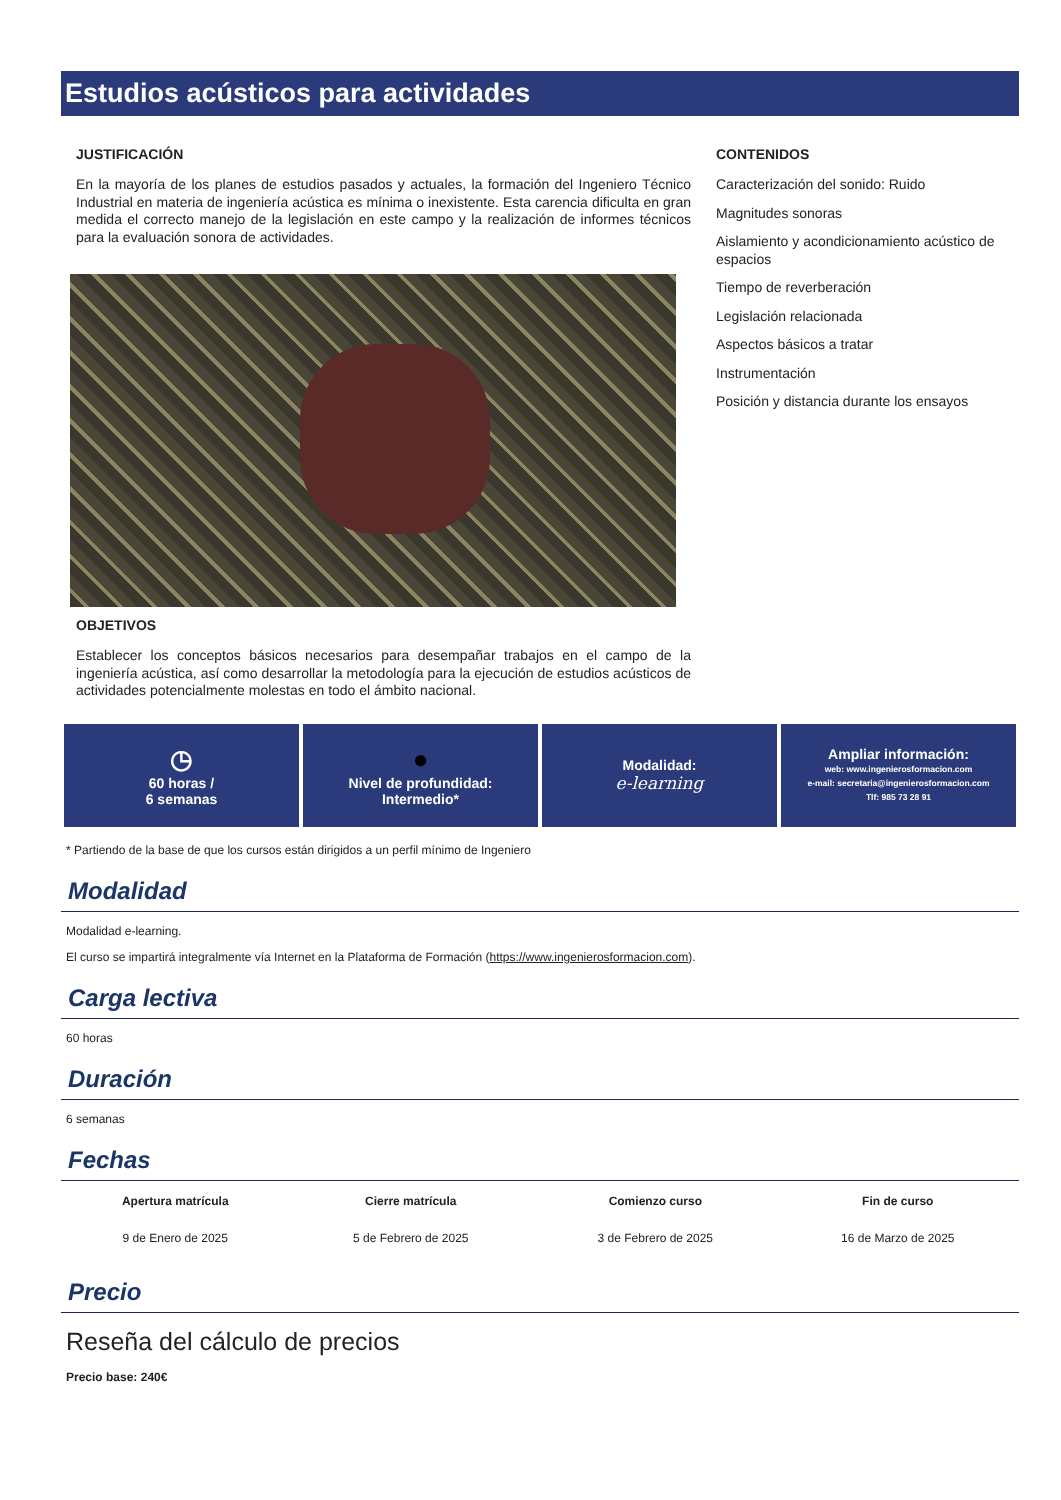Estudios acústicos para actividades
JUSTIFICACIÓN
En la mayoría de los planes de estudios pasados y actuales, la formación del Ingeniero Técnico Industrial en materia de ingeniería acústica es mínima o inexistente. Esta carencia dificulta en gran medida el correcto manejo de la legislación en este campo y la realización de informes técnicos para la evaluación sonora de actividades.
OBJETIVOS
Establecer los conceptos básicos necesarios para desempañar trabajos en el campo de la ingeniería acústica, así como desarrollar la metodología para la ejecución de estudios acústicos de actividades potencialmente molestas en todo el ámbito nacional.
CONTENIDOS
Caracterización del sonido: Ruido
Magnitudes sonoras
Aislamiento y acondicionamiento acústico de espacios
Tiempo de reverberación
Legislación relacionada
Aspectos básicos a tratar
Instrumentación
Posición y distancia durante los ensayos
◷
60 horas /
6 semanas
●
Nivel de profundidad:
Intermedio*
Modalidad:
e-learning
Ampliar información:
web: www.ingenierosformacion.com
e-mail: secretaria@ingenierosformacion.com
Tlf: 985 73 28 91
* Partiendo de la base de que los cursos están dirigidos a un perfil mínimo de Ingeniero
Modalidad
Modalidad e-learning.
El curso se impartirá integralmente vía Internet en la Plataforma de Formación (https://www.ingenierosformacion.com).
Carga lectiva
60 horas
Duración
6 semanas
Fechas
| Apertura matrícula | Cierre matrícula | Comienzo curso | Fin de curso |
| --- | --- | --- | --- |
| 9 de Enero de 2025 | 5 de Febrero de 2025 | 3 de Febrero de 2025 | 16 de Marzo de 2025 |
Precio
Reseña del cálculo de precios
Precio base: 240€